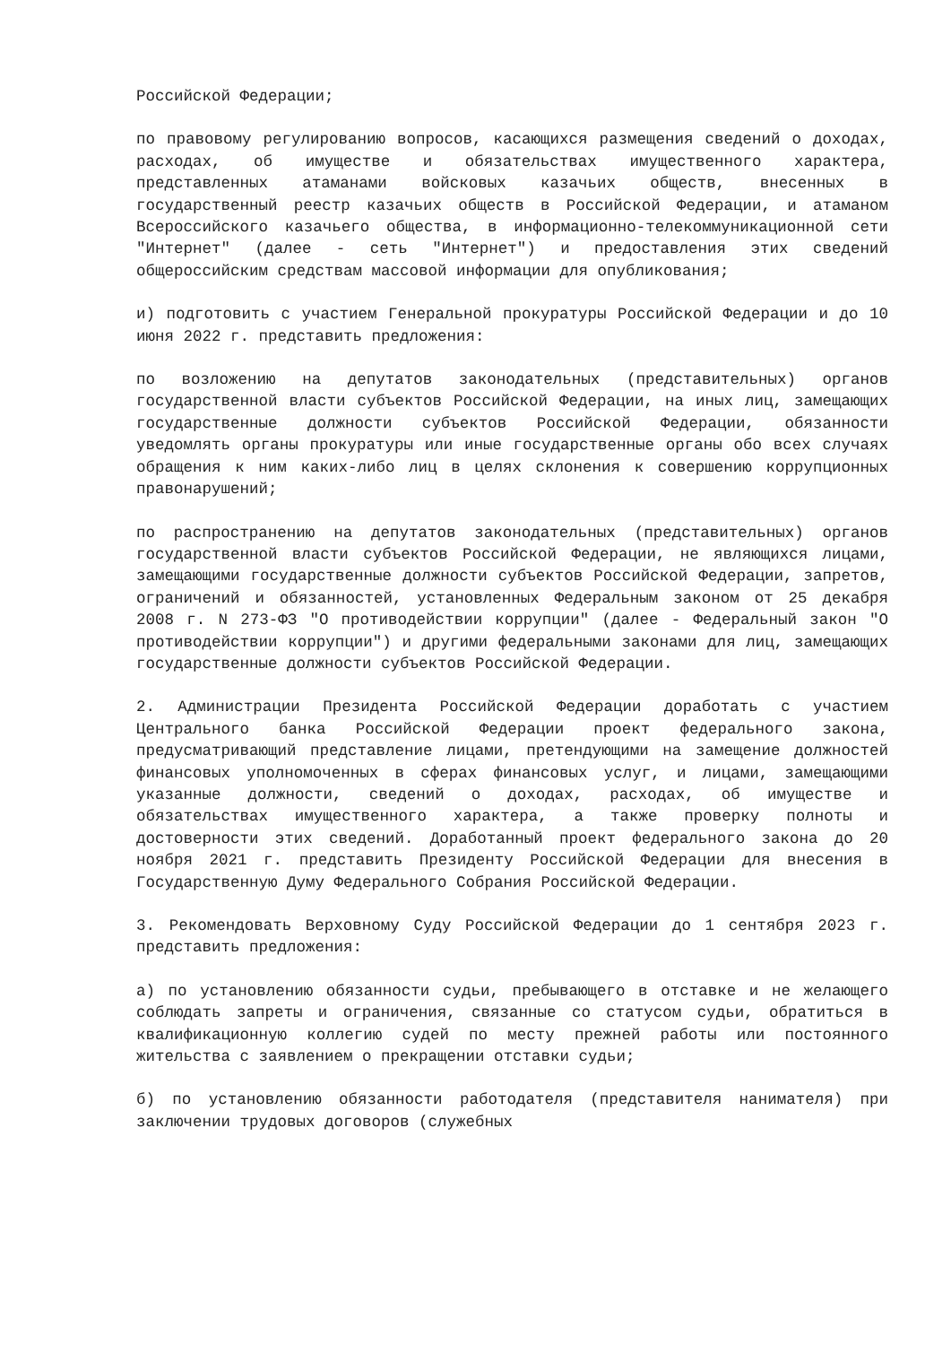Российской Федерации;
по правовому регулированию вопросов, касающихся размещения сведений о доходах, расходах, об имуществе и обязательствах имущественного характера, представленных атаманами войсковых казачьих обществ, внесенных в государственный реестр казачьих обществ в Российской Федерации, и атаманом Всероссийского казачьего общества, в информационно-телекоммуникационной сети "Интернет" (далее - сеть "Интернет") и предоставления этих сведений общероссийским средствам массовой информации для опубликования;
и) подготовить с участием Генеральной прокуратуры Российской Федерации и до 10 июня 2022 г. представить предложения:
по возложению на депутатов законодательных (представительных) органов государственной власти субъектов Российской Федерации, на иных лиц, замещающих государственные должности субъектов Российской Федерации, обязанности уведомлять органы прокуратуры или иные государственные органы обо всех случаях обращения к ним каких-либо лиц в целях склонения к совершению коррупционных правонарушений;
по распространению на депутатов законодательных (представительных) органов государственной власти субъектов Российской Федерации, не являющихся лицами, замещающими государственные должности субъектов Российской Федерации, запретов, ограничений и обязанностей, установленных Федеральным законом от 25 декабря 2008 г. N 273-ФЗ "О противодействии коррупции" (далее - Федеральный закон "О противодействии коррупции") и другими федеральными законами для лиц, замещающих государственные должности субъектов Российской Федерации.
2. Администрации Президента Российской Федерации доработать с участием Центрального банка Российской Федерации проект федерального закона, предусматривающий представление лицами, претендующими на замещение должностей финансовых уполномоченных в сферах финансовых услуг, и лицами, замещающими указанные должности, сведений о доходах, расходах, об имуществе и обязательствах имущественного характера, а также проверку полноты и достоверности этих сведений. Доработанный проект федерального закона до 20 ноября 2021 г. представить Президенту Российской Федерации для внесения в Государственную Думу Федерального Собрания Российской Федерации.
3. Рекомендовать Верховному Суду Российской Федерации до 1 сентября 2023 г. представить предложения:
а) по установлению обязанности судьи, пребывающего в отставке и не желающего соблюдать запреты и ограничения, связанные со статусом судьи, обратиться в квалификационную коллегию судей по месту прежней работы или постоянного жительства с заявлением о прекращении отставки судьи;
б) по установлению обязанности работодателя (представителя нанимателя) при заключении трудовых договоров (служебных